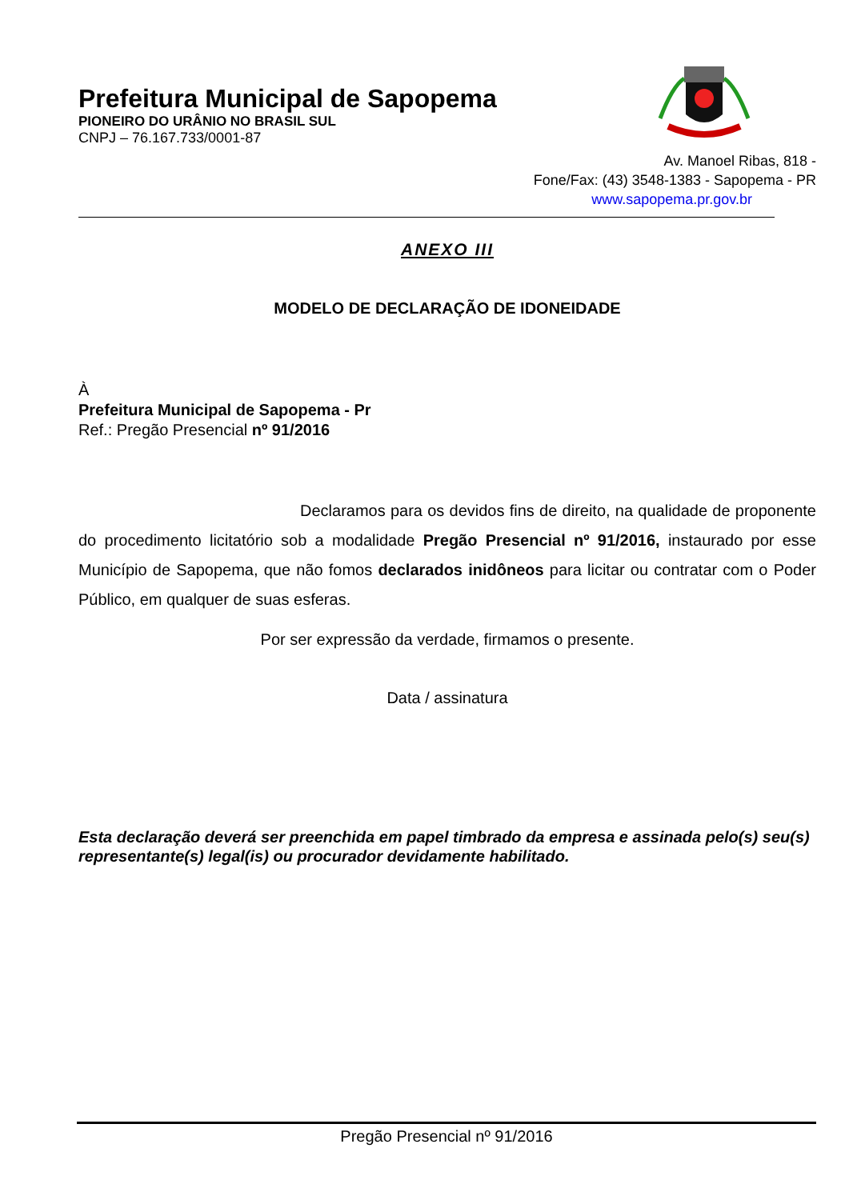Prefeitura Municipal de Sapopema
PIONEIRO DO URÂNIO NO BRASIL SUL
CNPJ – 76.167.733/0001-87
Av. Manoel Ribas, 818 -
Fone/Fax: (43) 3548-1383 - Sapopema - PR
www.sapopema.pr.gov.br
ANEXO III
MODELO DE DECLARAÇÃO DE IDONEIDADE
À
Prefeitura Municipal de Sapopema - Pr
Ref.: Pregão Presencial nº 91/2016
Declaramos para os devidos fins de direito, na qualidade de proponente do procedimento licitatório sob a modalidade Pregão Presencial nº 91/2016, instaurado por esse Município de Sapopema, que não fomos declarados inidôneos para licitar ou contratar com o Poder Público, em qualquer de suas esferas.
Por ser expressão da verdade, firmamos o presente.
Data / assinatura
Esta declaração deverá ser preenchida em papel timbrado da empresa e assinada pelo(s) seu(s) representante(s) legal(is) ou procurador devidamente habilitado.
Pregão Presencial nº 91/2016